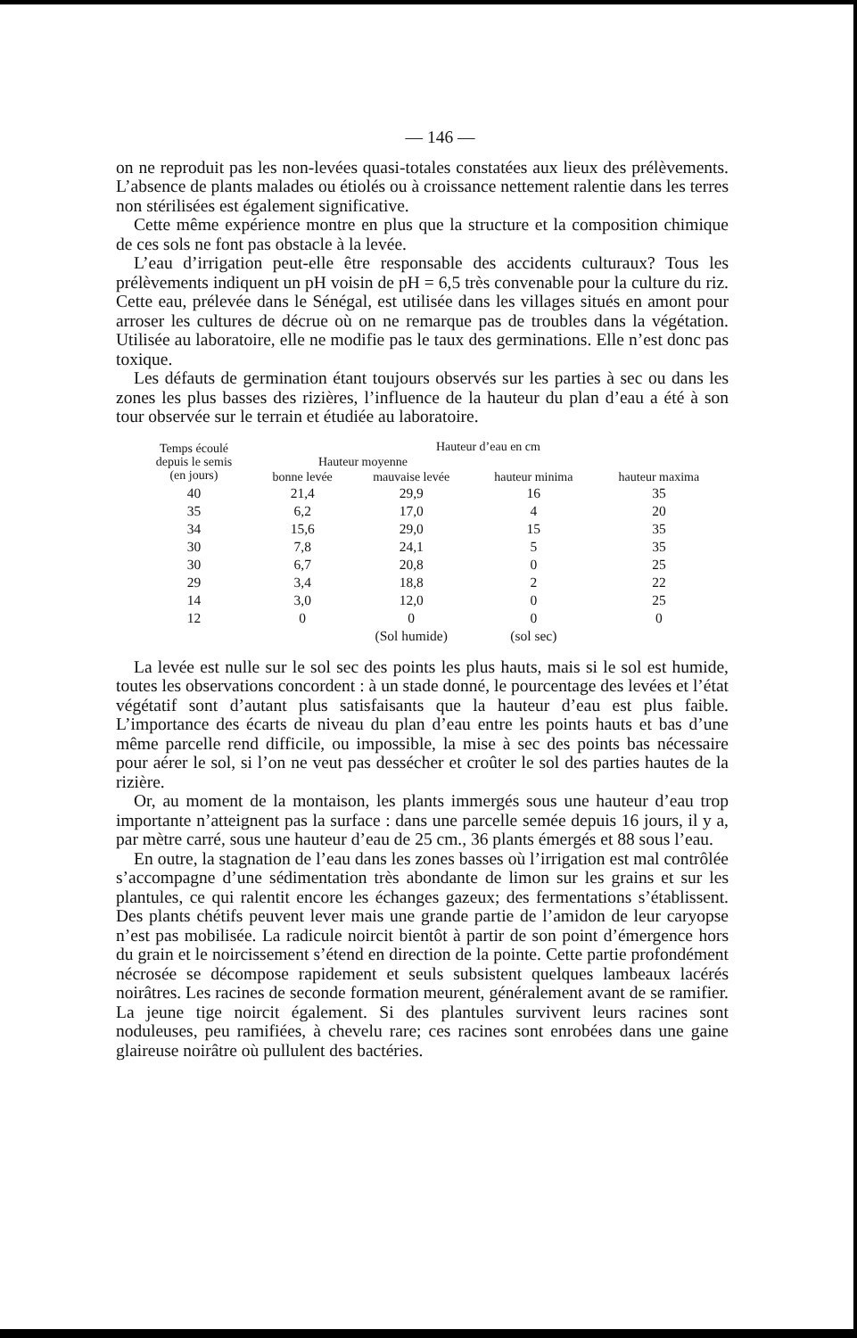— 146 —
on ne reproduit pas les non-levées quasi-totales constatées aux lieux des prélèvements. L’absence de plants malades ou étiolés ou à croissance nettement ralentie dans les terres non stérilisées est également significative.
Cette même expérience montre en plus que la structure et la composition chimique de ces sols ne font pas obstacle à la levée.
L’eau d’irrigation peut-elle être responsable des accidents culturaux? Tous les prélèvements indiquent un pH voisin de pH = 6,5 très convenable pour la culture du riz. Cette eau, prélevée dans le Sénégal, est utilisée dans les villages situés en amont pour arroser les cultures de décrue où on ne remarque pas de troubles dans la végétation. Utilisée au laboratoire, elle ne modifie pas le taux des germinations. Elle n’est donc pas toxique.
Les défauts de germination étant toujours observés sur les parties à sec ou dans les zones les plus basses des rizières, l’influence de la hauteur du plan d’eau a été à son tour observée sur le terrain et étudiée au laboratoire.
| Temps écoulé depuis le semis (en jours) | Hauteur d’eau en cm | | | |
| --- | --- | --- | --- | --- |
| | Hauteur moyenne | | | |
| | bonne levée | mauvaise levée | hauteur minima | hauteur maxima |
| 40 | 21,4 | 29,9 | 16 | 35 |
| 35 | 6,2 | 17,0 | 4 | 20 |
| 34 | 15,6 | 29,0 | 15 | 35 |
| 30 | 7,8 | 24,1 | 5 | 35 |
| 30 | 6,7 | 20,8 | 0 | 25 |
| 29 | 3,4 | 18,8 | 2 | 22 |
| 14 | 3,0 | 12,0 | 0 | 25 |
| 12 | 0 | 0 | 0 | 0 |
| | | (Sol humide) | (sol sec) | |
La levée est nulle sur le sol sec des points les plus hauts, mais si le sol est humide, toutes les observations concordent : à un stade donné, le pourcentage des levées et l’état végétatif sont d’autant plus satisfaisants que la hauteur d’eau est plus faible. L’importance des écarts de niveau du plan d’eau entre les points hauts et bas d’une même parcelle rend difficile, ou impossible, la mise à sec des points bas nécessaire pour aérer le sol, si l’on ne veut pas dessécher et croûter le sol des parties hautes de la rizière.
Or, au moment de la montaison, les plants immergés sous une hauteur d’eau trop importante n’atteignent pas la surface : dans une parcelle semée depuis 16 jours, il y a, par mètre carré, sous une hauteur d’eau de 25 cm., 36 plants émergés et 88 sous l’eau.
En outre, la stagnation de l’eau dans les zones basses où l’irrigation est mal contrôlée s’accompagne d’une sédimentation très abondante de limon sur les grains et sur les plantules, ce qui ralentit encore les échanges gazeux; des fermentations s’établissent. Des plants chétifs peuvent lever mais une grande partie de l’amidon de leur caryopse n’est pas mobilisée. La radicule noircit bientôt à partir de son point d’émergence hors du grain et le noircissement s’étend en direction de la pointe. Cette partie profondément nécrosée se décompose rapidement et seuls subsistent quelques lambeaux lacérés noirâtres. Les racines de seconde formation meurent, généralement avant de se ramifier. La jeune tige noircit également. Si des plantules survivent leurs racines sont noduleuses, peu ramifiées, à chevelu rare; ces racines sont enrobées dans une gaine glaireuse noirâtre où pullulent des bactéries.